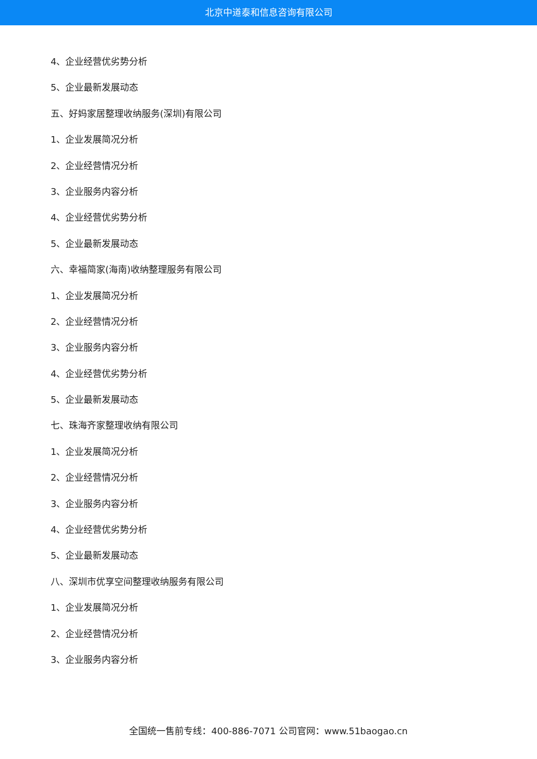北京中道泰和信息咨询有限公司
4、企业经营优劣势分析
5、企业最新发展动态
五、好妈家居整理收纳服务(深圳)有限公司
1、企业发展简况分析
2、企业经营情况分析
3、企业服务内容分析
4、企业经营优劣势分析
5、企业最新发展动态
六、幸福简家(海南)收纳整理服务有限公司
1、企业发展简况分析
2、企业经营情况分析
3、企业服务内容分析
4、企业经营优劣势分析
5、企业最新发展动态
七、珠海齐家整理收纳有限公司
1、企业发展简况分析
2、企业经营情况分析
3、企业服务内容分析
4、企业经营优劣势分析
5、企业最新发展动态
八、深圳市优享空间整理收纳服务有限公司
1、企业发展简况分析
2、企业经营情况分析
3、企业服务内容分析
全国统一售前专线：400-886-7071 公司官网：www.51baogao.cn